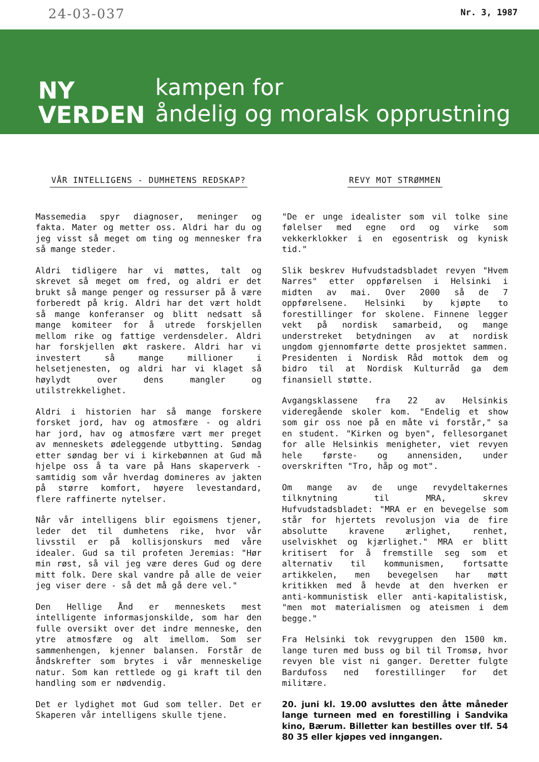24-03-037 Nr. 3, 1987
NY
VERDEN
kampen for
åndelig og moralsk opprustning
VÅR INTELLIGENS - DUMHETENS REDSKAP?
Massemedia spyr diagnoser, meninger og fakta. Mater og metter oss. Aldri har du og jeg visst så meget om ting og mennesker fra så mange steder.
Aldri tidligere har vi møttes, talt og skrevet så meget om fred, og aldri er det brukt så mange penger og ressurser på å være forberedt på krig. Aldri har det vært holdt så mange konferanser og blitt nedsatt så mange komiteer for å utrede forskjellen mellom rike og fattige verdensdeler. Aldri har forskjellen økt raskere. Aldri har vi investert så mange millioner i helsetjenesten, og aldri har vi klaget så høylydt over dens mangler og utilstrekkelighet.
Aldri i historien har så mange forskere forsket jord, hav og atmosfære - og aldri har jord, hav og atmosfære vært mer preget av menneskets ødeleggende utbytting. Søndag etter søndag ber vi i kirkebønnen at Gud må hjelpe oss å ta vare på Hans skaperverk - samtidig som vår hverdag domineres av jakten på større komfort, høyere levestandard, flere raffinerte nytelser.
Når vår intelligens blir egoismens tjener, leder det til dumhetens rike, hvor vår livsstil er på kollisjonskurs med våre idealer. Gud sa til profeten Jeremias: "Hør min røst, så vil jeg være deres Gud og dere mitt folk. Dere skal vandre på alle de veier jeg viser dere - så det må gå dere vel."
Den Hellige Ånd er menneskets mest intelligente informasjonskilde, som har den fulle oversikt over det indre menneske, den ytre atmosfære og alt imellom. Som ser sammenhengen, kjenner balansen. Forstår de åndskrefter som brytes i vår menneskelige natur. Som kan rettlede og gi kraft til den handling som er nødvendig.
Det er lydighet mot Gud som teller. Det er Skaperen vår intelligens skulle tjene.
REVY MOT STRØMMEN
"De er unge idealister som vil tolke sine følelser med egne ord og virke som vekkerklokker i en egosentrisk og kynisk tid."
Slik beskrev Hufvudstadsbladet revyen "Hvem Narres" etter oppførelsen i Helsinki i midten av mai. Over 2000 så de 7 oppførelsene. Helsinki by kjøpte to forestillinger for skolene. Finnene legger vekt på nordisk samarbeid, og mange understreket betydningen av at nordisk ungdom gjennomførte dette prosjektet sammen. Presidenten i Nordisk Råd mottok dem og bidro til at Nordisk Kulturråd ga dem finansiell støtte.
Avgangsklassene fra 22 av Helsinkis videregående skoler kom. "Endelig et show som gir oss noe på en måte vi forstår," sa en student. "Kirken og byen", fellesorganet for alle Helsinkis menigheter, viet revyen hele første- og annensiden, under overskriften "Tro, håp og mot".
Om mange av de unge revydeltakernes tilknytning til MRA, skrev Hufvudstadsbladet: "MRA er en bevegelse som står for hjertets revolusjon via de fire absolutte kravene ærlighet, renhet, uselviskhet og kjærlighet." MRA er blitt kritisert for å fremstille seg som et alternativ til kommunismen, fortsatte artikkelen, men bevegelsen har møtt kritikken med å hevde at den hverken er anti-kommunistisk eller anti-kapitalistisk, "men mot materialismen og ateismen i dem begge."
Fra Helsinki tok revygruppen den 1500 km. lange turen med buss og bil til Tromsø, hvor revyen ble vist ni ganger. Deretter fulgte Bardufoss ned forestillinger for det militære.
20. juni kl. 19.00 avsluttes den åtte måneder lange turneen med en forestilling i Sandvika kino, Bærum. Billetter kan bestilles over tlf. 54 80 35 eller kjøpes ved inngangen.